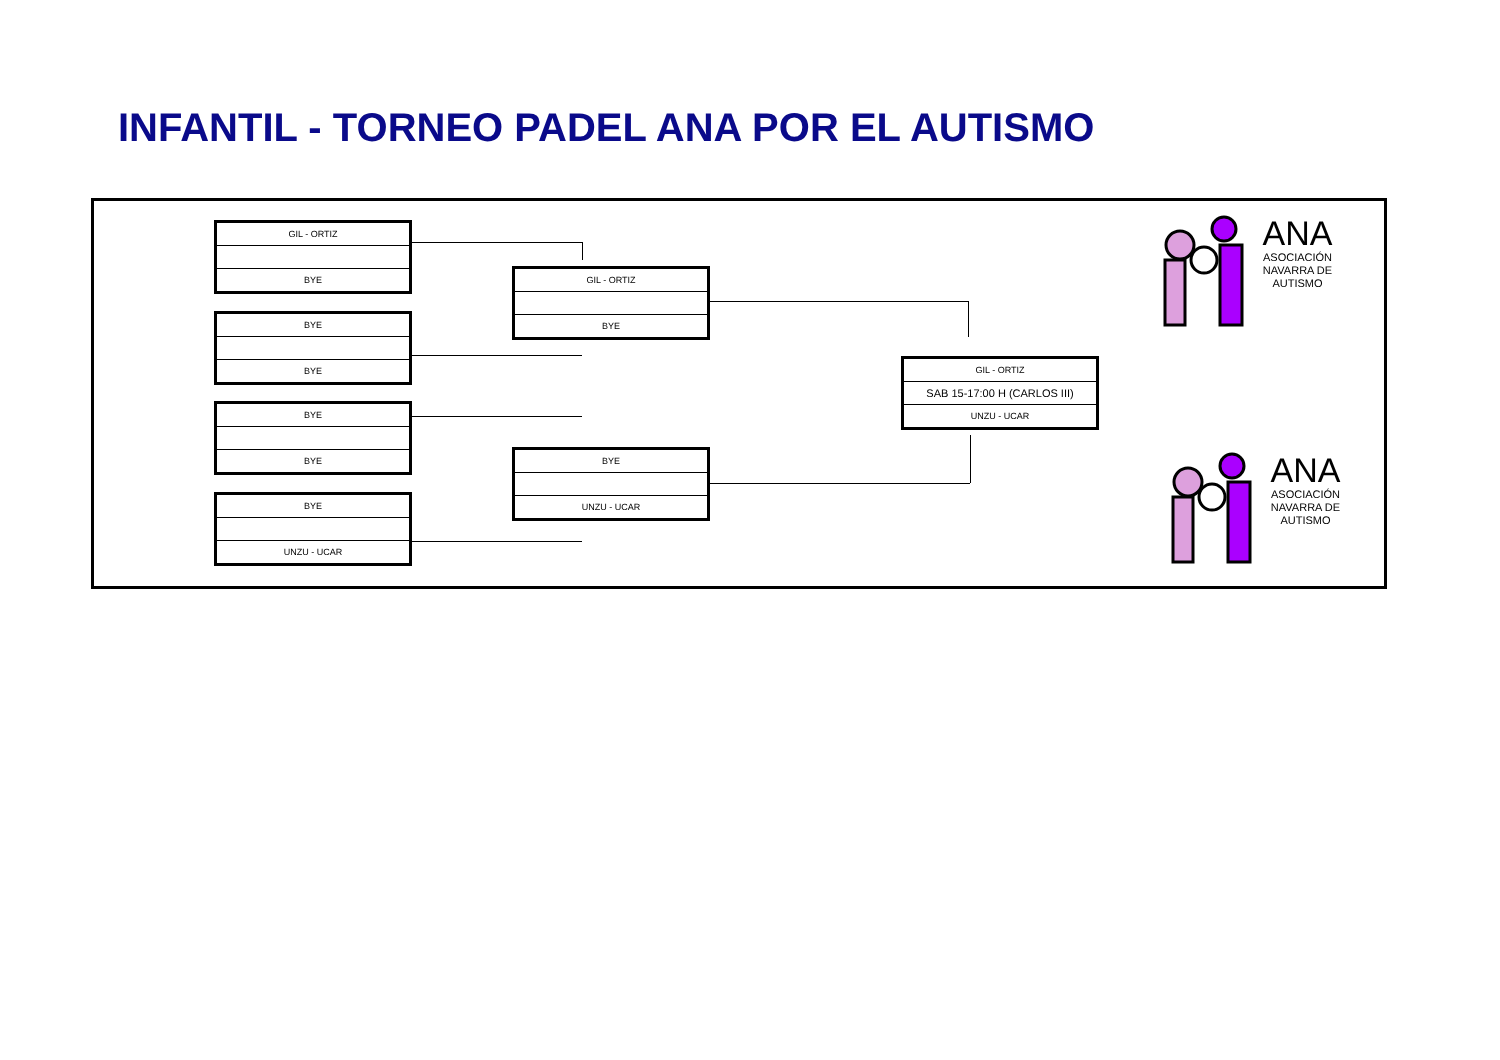INFANTIL - TORNEO PADEL ANA POR EL AUTISMO
GIL - ORTIZ
BYE
BYE
BYE
BYE
BYE
BYE
UNZU - UCAR
GIL - ORTIZ
BYE
BYE
UNZU - UCAR
GIL - ORTIZ
SAB 15-17:00 H (CARLOS III)
UNZU - UCAR
ANA
ASOCIACIÓN
NAVARRA DE
AUTISMO
ANA
ASOCIACIÓN
NAVARRA DE
AUTISMO